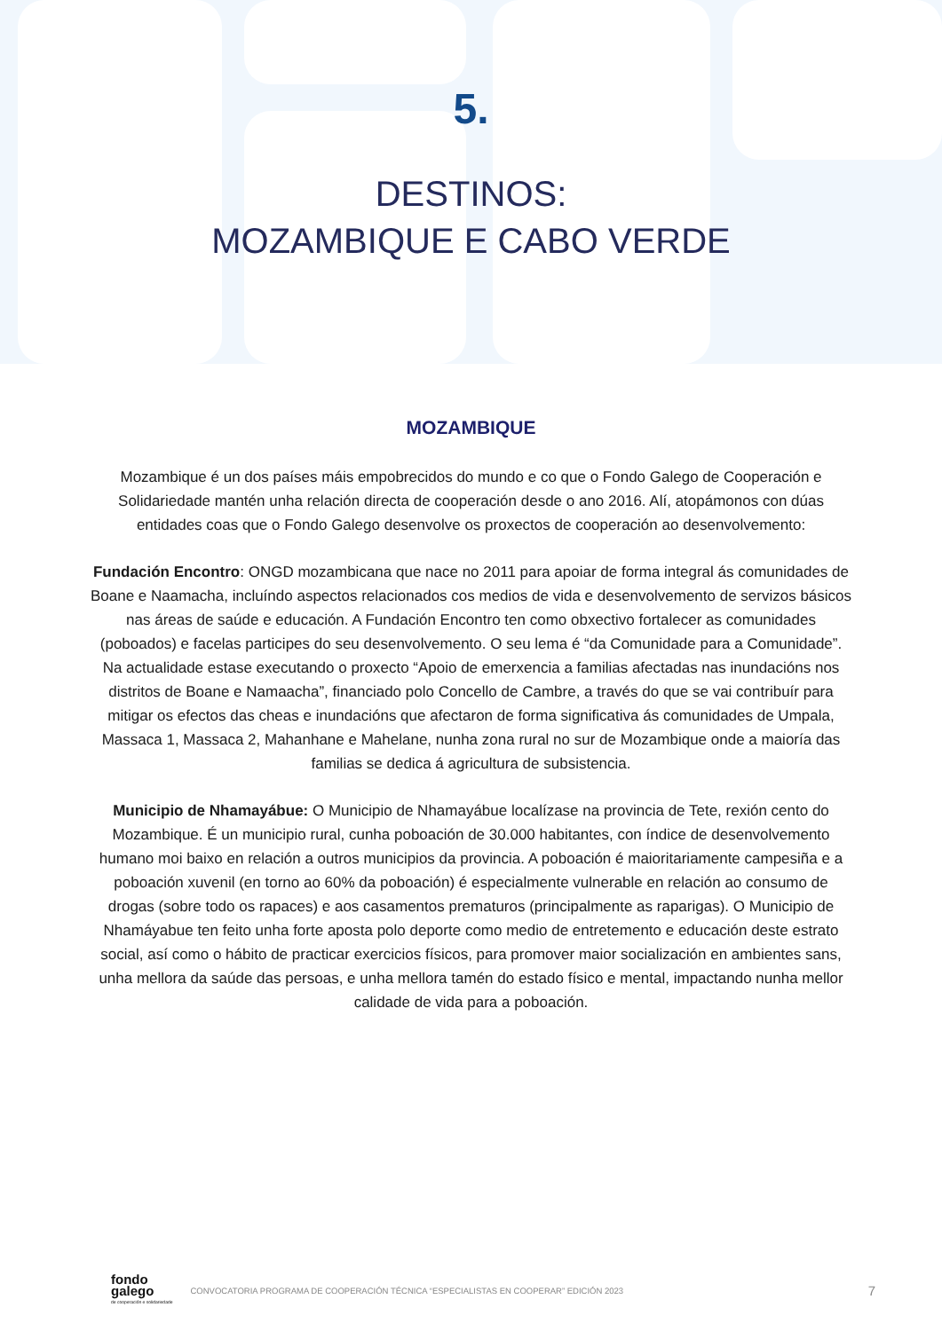5.
DESTINOS:
MOZAMBIQUE E CABO VERDE
MOZAMBIQUE
Mozambique é un dos países máis empobrecidos do mundo e co que o Fondo Galego de Cooperación e Solidariedade mantén unha relación directa de cooperación desde o ano 2016. Alí, atopámonos con dúas entidades coas que o Fondo Galego desenvolve os proxectos de cooperación ao desenvolvemento:
Fundación Encontro: ONGD mozambicana que nace no 2011 para apoiar de forma integral ás comunidades de Boane e Naamacha, incluíndo aspectos relacionados cos medios de vida e desenvolvemento de servizos básicos nas áreas de saúde e educación. A Fundación Encontro ten como obxectivo fortalecer as comunidades (poboados) e facelas participes do seu desenvolvemento. O seu lema é “da Comunidade para a Comunidade”. Na actualidade estase executando o proxecto “Apoio de emerxencia a familias afectadas nas inundacións nos distritos de Boane e Namaacha”, financiado polo Concello de Cambre, a través do que se vai contribuír para mitigar os efectos das cheas e inundacións que afectaron de forma significativa ás comunidades de Umpala, Massaca 1, Massaca 2, Mahanhane e Mahelane, nunha zona rural no sur de Mozambique onde a maioría das familias se dedica á agricultura de subsistencia.
Municipio de Nhamayábue: O Municipio de Nhamayábue localízase na provincia de Tete, rexión cento do Mozambique. É un municipio rural, cunha poboación de 30.000 habitantes, con índice de desenvolvemento humano moi baixo en relación a outros municipios da provincia. A poboación é maioritariamente campesiña e a poboación xuvenil (en torno ao 60% da poboación) é especialmente vulnerable en relación ao consumo de drogas (sobre todo os rapaces) e aos casamentos prematuros (principalmente as rapari­gas). O Municipio de Nhamáyabue ten feito unha forte aposta polo deporte como medio de entretemento e educación deste estrato social, así como o hábito de practicar exercicios físicos, para promover maior socialización en ambientes sans, unha mellora da saúde das persoas, e unha mellora tamén do estado físico e mental, impactando nunha mellor calidade de vida para a poboación.
fondo
galego
de cooperación e solidariedade
CONVOCATORIA PROGRAMA DE COOPERACIÓN TÉCNICA “ESPECIALISTAS EN COOPERAR” EDICIÓN 2023 7